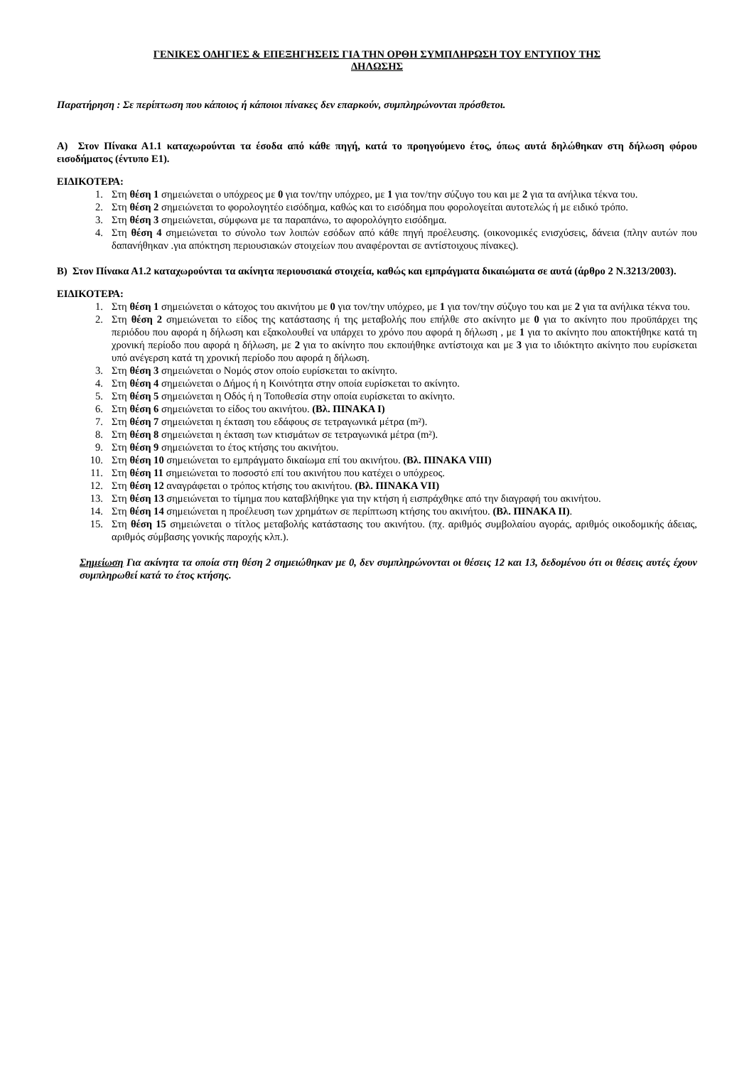ΓΕΝΙΚΕΣ ΟΔΗΓΙΕΣ & ΕΠΕΞΗΓΗΣΕΙΣ ΓΙΑ ΤΗΝ ΟΡΘΗ ΣΥΜΠΛΗΡΩΣΗ ΤΟΥ ΕΝΤΥΠΟΥ ΤΗΣ
ΔΗΛΩΣΗΣ
Παρατήρηση : Σε περίπτωση που κάποιος ή κάποιοι πίνακες δεν επαρκούν, συμπληρώνονται πρόσθετοι.
Α) Στον Πίνακα Α1.1 καταχωρούνται τα έσοδα από κάθε πηγή, κατά το προηγούμενο έτος, όπως αυτά δηλώθηκαν στη δήλωση φόρου εισοδήματος (έντυπο Ε1).
ΕΙΔΙΚΟΤΕΡΑ:
1. Στη θέση 1 σημειώνεται ο υπόχρεος με 0 για τον/την υπόχρεο, με 1 για τον/την σύζυγο του και με 2 για τα ανήλικα τέκνα του.
2. Στη θέση 2 σημειώνεται το φορολογητέο εισόδημα, καθώς και το εισόδημα που φορολογείται αυτοτελώς ή με ειδικό τρόπο.
3. Στη θέση 3 σημειώνεται, σύμφωνα με τα παραπάνω, το αφορολόγητο εισόδημα.
4. Στη θέση 4 σημειώνεται το σύνολο των λοιπών εσόδων από κάθε πηγή προέλευσης. (οικονομικές ενισχύσεις, δάνεια (πλην αυτών που δαπανήθηκαν .για απόκτηση περιουσιακών στοιχείων που αναφέρονται σε αντίστοιχους πίνακες).
Β) Στον Πίνακα Α1.2 καταχωρούνται τα ακίνητα περιουσιακά στοιχεία, καθώς και εμπράγματα δικαιώματα σε αυτά (άρθρο 2 Ν.3213/2003).
ΕΙΔΙΚΟΤΕΡΑ:
1. Στη θέση 1 σημειώνεται ο κάτοχος του ακινήτου με 0 για τον/την υπόχρεο, με 1 για τον/την σύζυγο του και με 2 για τα ανήλικα τέκνα του.
2. Στη θέση 2 σημειώνεται το είδος της κατάστασης ή της μεταβολής που επήλθε στο ακίνητο με 0 για το ακίνητο που προϋπάρχει της περιόδου που αφορά η δήλωση και εξακολουθεί να υπάρχει το χρόνο που αφορά η δήλωση , με 1 για το ακίνητο που αποκτήθηκε κατά τη χρονική περίοδο που αφορά η δήλωση, με 2 για το ακίνητο που εκποιήθηκε αντίστοιχα και με 3 για το ιδιόκτητο ακίνητο που ευρίσκεται υπό ανέγερση κατά τη χρονική περίοδο που αφορά η δήλωση.
3. Στη θέση 3 σημειώνεται ο Νομός στον οποίο ευρίσκεται το ακίνητο.
4. Στη θέση 4 σημειώνεται ο Δήμος ή η Κοινότητα στην οποία ευρίσκεται το ακίνητο.
5. Στη θέση 5 σημειώνεται η Οδός ή η Τοποθεσία στην οποία ευρίσκεται το ακίνητο.
6. Στη θέση 6 σημειώνεται το είδος του ακινήτου. (Βλ. ΠΙΝΑΚΑ Ι)
7. Στη θέση 7 σημειώνεται η έκταση του εδάφους σε τετραγωνικά μέτρα (m²).
8. Στη θέση 8 σημειώνεται η έκταση των κτισμάτων σε τετραγωνικά μέτρα (m²).
9. Στη θέση 9 σημειώνεται το έτος κτήσης του ακινήτου.
10. Στη θέση 10 σημειώνεται το εμπράγματο δικαίωμα επί του ακινήτου. (Βλ. ΠΙΝΑΚΑ VIII)
11. Στη θέση 11 σημειώνεται το ποσοστό επί του ακινήτου που κατέχει ο υπόχρεος.
12. Στη θέση 12 αναγράφεται ο τρόπος κτήσης του ακινήτου. (Βλ. ΠΙΝΑΚΑ VII)
13. Στη θέση 13 σημειώνεται το τίμημα που καταβλήθηκε για την κτήση ή εισπράχθηκε από την διαγραφή του ακινήτου.
14. Στη θέση 14 σημειώνεται η προέλευση των χρημάτων σε περίπτωση κτήσης του ακινήτου. (Βλ. ΠΙΝΑΚΑ ΙΙ).
15. Στη θέση 15 σημειώνεται ο τίτλος μεταβολής κατάστασης του ακινήτου. (πχ. αριθμός συμβολαίου αγοράς, αριθμός οικοδομικής άδειας, αριθμός σύμβασης γονικής παροχής κλπ.).
Σημείωση Για ακίνητα τα οποία στη θέση 2 σημειώθηκαν με 0, δεν συμπληρώνονται οι θέσεις 12 και 13, δεδομένου ότι οι θέσεις αυτές έχουν συμπληρωθεί κατά το έτος κτήσης.